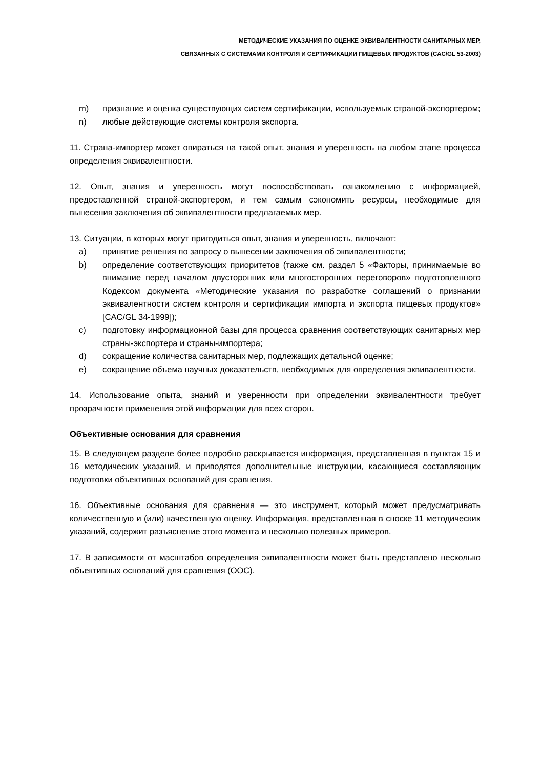МЕТОДИЧЕСКИЕ УКАЗАНИЯ ПО ОЦЕНКЕ ЭКВИВАЛЕНТНОСТИ САНИТАРНЫХ МЕР,
СВЯЗАННЫХ С СИСТЕМАМИ КОНТРОЛЯ И СЕРТИФИКАЦИИ ПИЩЕВЫХ ПРОДУКТОВ (CAC/GL 53-2003)
m) признание и оценка существующих систем сертификации, используемых страной-экспортером;
n) любые действующие системы контроля экспорта.
11. Страна-импортер может опираться на такой опыт, знания и уверенность на любом этапе процесса определения эквивалентности.
12. Опыт, знания и уверенность могут поспособствовать ознакомлению с информацией, предоставленной страной-экспортером, и тем самым сэкономить ресурсы, необходимые для вынесения заключения об эквивалентности предлагаемых мер.
13. Ситуации, в которых могут пригодиться опыт, знания и уверенность, включают:
a) принятие решения по запросу о вынесении заключения об эквивалентности;
b) определение соответствующих приоритетов (также см. раздел 5 «Факторы, принимаемые во внимание перед началом двусторонних или многосторонних переговоров» подготовленного Кодексом документа «Методические указания по разработке соглашений о признании эквивалентности систем контроля и сертификации импорта и экспорта пищевых продуктов» [CAC/GL 34-1999]);
c) подготовку информационной базы для процесса сравнения соответствующих санитарных мер страны-экспортера и страны-импортера;
d) сокращение количества санитарных мер, подлежащих детальной оценке;
e) сокращение объема научных доказательств, необходимых для определения эквивалентности.
14. Использование опыта, знаний и уверенности при определении эквивалентности требует прозрачности применения этой информации для всех сторон.
Объективные основания для сравнения
15. В следующем разделе более подробно раскрывается информация, представленная в пунктах 15 и 16 методических указаний, и приводятся дополнительные инструкции, касающиеся составляющих подготовки объективных оснований для сравнения.
16. Объективные основания для сравнения — это инструмент, который может предусматривать количественную и (или) качественную оценку. Информация, представленная в сноске 11 методических указаний, содержит разъяснение этого момента и несколько полезных примеров.
17. В зависимости от масштабов определения эквивалентности может быть представлено несколько объективных оснований для сравнения (ООС).